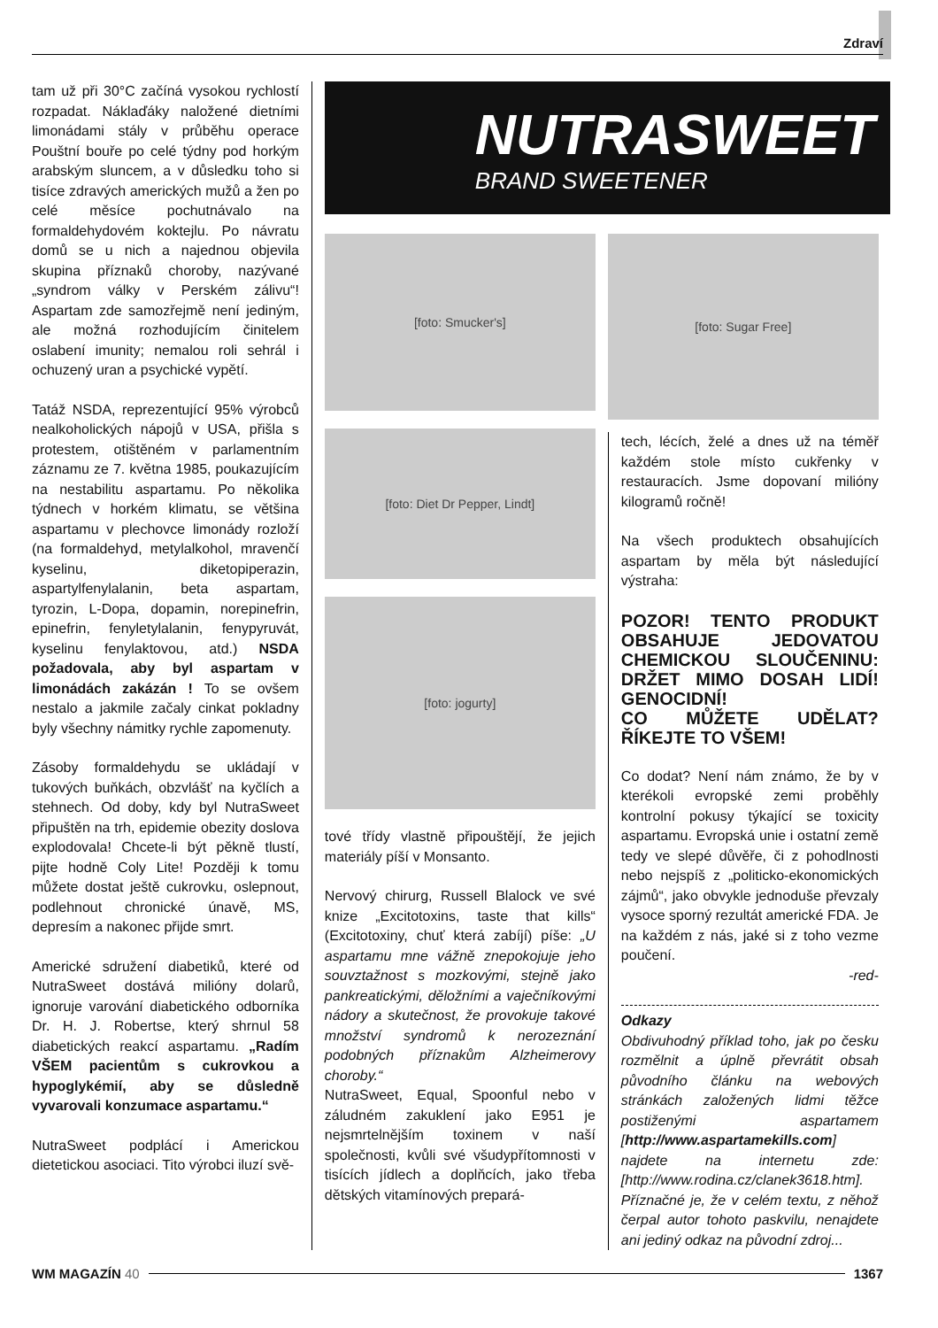Zdraví
tam už při 30°C začíná vysokou rychlostí rozpadat. Náklaďáky naložené dietními limonádami stály v průběhu operace Pouštní bouře po celé týdny pod horkým arabským sluncem, a v důsledku toho si tisíce zdravých amerických mužů a žen po celé měsíce pochutnávalo na formaldehydovém koktejlu. Po návratu domů se u nich a najednou objevila skupina příznaků choroby, nazývané „syndrom války v Perském zálivu“! Aspartam zde samozřejmě není jediným, ale možná rozhodujícím činitelem oslabení imunity; nemalou roli sehrál i ochuzený uran a psychické vypětí.
Tatáž NSDA, reprezentující 95% výrobců nealkoholických nápojů v USA, přišla s protestem, otištěném v parlamentním záznamu ze 7. května 1985, poukazujícím na nestabilitu aspartamu. Po několika týdnech v horkém klimatu, se většina aspartamu v plechovce limonády rozloží (na formaldehyd, metylalkohol, mravenčí kyselinu, diketopiperazin, aspartylfenylalanin, beta aspartam, tyrozin, L-Dopa, dopamin, norepinefrin, epinefrin, fenyletylalanin, fenypyruvát, kyselinu fenylaktovou, atd.) NSDA požadovala, aby byl aspartam v limonádách zakázán ! To se ovšem nestalo a jakmile začaly cinkat pokladny byly všechny námitky rychle zapomenuty.
Zásoby formaldehydu se ukládají v tukových buňkách, obzvlášť na kyčlích a stehnech. Od doby, kdy byl NutraSweet připuštěn na trh, epidemie obezity doslova explodovala! Chcete-li být pěkně tlustí, pijte hodně Coly Lite! Později k tomu můžete dostat ještě cukrovku, oslepnout, podlehnout chronické únavě, MS, depresím a nakonec přijde smrt.
Americké sdružení diabetiků, které od NutraSweet dostává milióny dolarů, ignoruje varování diabetického odborníka Dr. H. J. Robertse, který shrnul 58 diabetických reakcí aspartamu. „Radím VŠEM pacientům s cukrovkou a hypoglykémií, aby se důsledně vyvarovali konzumace aspartamu.“
NutraSweet podplácí i Americkou dietetickou asociaci. Tito výrobci iluzí svě-
NUTRASWEET
BRAND SWEETENER
[foto: Smucker's]
[foto: Diet Dr Pepper, Lindt]
[foto: jogurty]
tové třídy vlastně připouštějí, že jejich materiály píší v Monsanto.
Nervový chirurg, Russell Blalock ve své knize „Excitotoxins, taste that kills“ (Excitotoxiny, chuť která zabíjí) píše: „U aspartamu mne vážně znepokojuje jeho souvztažnost s mozkovými, stejně jako pankreatickými, děložními a vaječníkovými nádory a skutečnost, že provokuje takové množství syndromů k nerozeznání podobných příznakům Alzheimerovy choroby.“
NutraSweet, Equal, Spoonful nebo v záludném zakuklení jako E951 je nejsmrtelnějším toxinem v naší společnosti, kvůli své všudypřítomnosti v tisících jídlech a doplňcích, jako třeba dětských vitamínových prepará-
[foto: Sugar Free]
tech, lécích, želé a dnes už na téměř každém stole místo cukřenky v restauracích. Jsme dopovaní milióny kilogramů ročně!
Na všech produktech obsahujících aspartam by měla být následující výstraha:
POZOR! TENTO PRODUKT OBSAHUJE JEDOVATOU CHEMICKOU SLOUČENINU: DRŽET MIMO DOSAH LIDÍ! GENOCIDNÍ!
CO MŮŽETE UDĚLAT? ŘÍKEJTE TO VŠEM!
Co dodat? Není nám známo, že by v kterékoli evropské zemi proběhly kontrolní pokusy týkající se toxicity aspartamu. Evropská unie i ostatní země tedy ve slepé důvěře, či z pohodlnosti nebo nejspíš z „politicko-ekonomických zájmů“, jako obvykle jednoduše převzaly vysoce sporný rezultát americké FDA. Je na každém z nás, jaké si z toho vezme poučení.
-red-
Odkazy
Obdivuhodný příklad toho, jak po česku rozmělnit a úplně převrátit obsah původního článku na webových stránkách založených lidmi těžce postiženými aspartamem [http://www.aspartamekills.com] najdete na internetu zde: [http://www.rodina.cz/clanek3618.htm]. Příznačné je, že v celém textu, z něhož čerpal autor tohoto paskvilu, nenajdete ani jediný odkaz na původní zdroj...
WM MAGAZÍN 40 1367